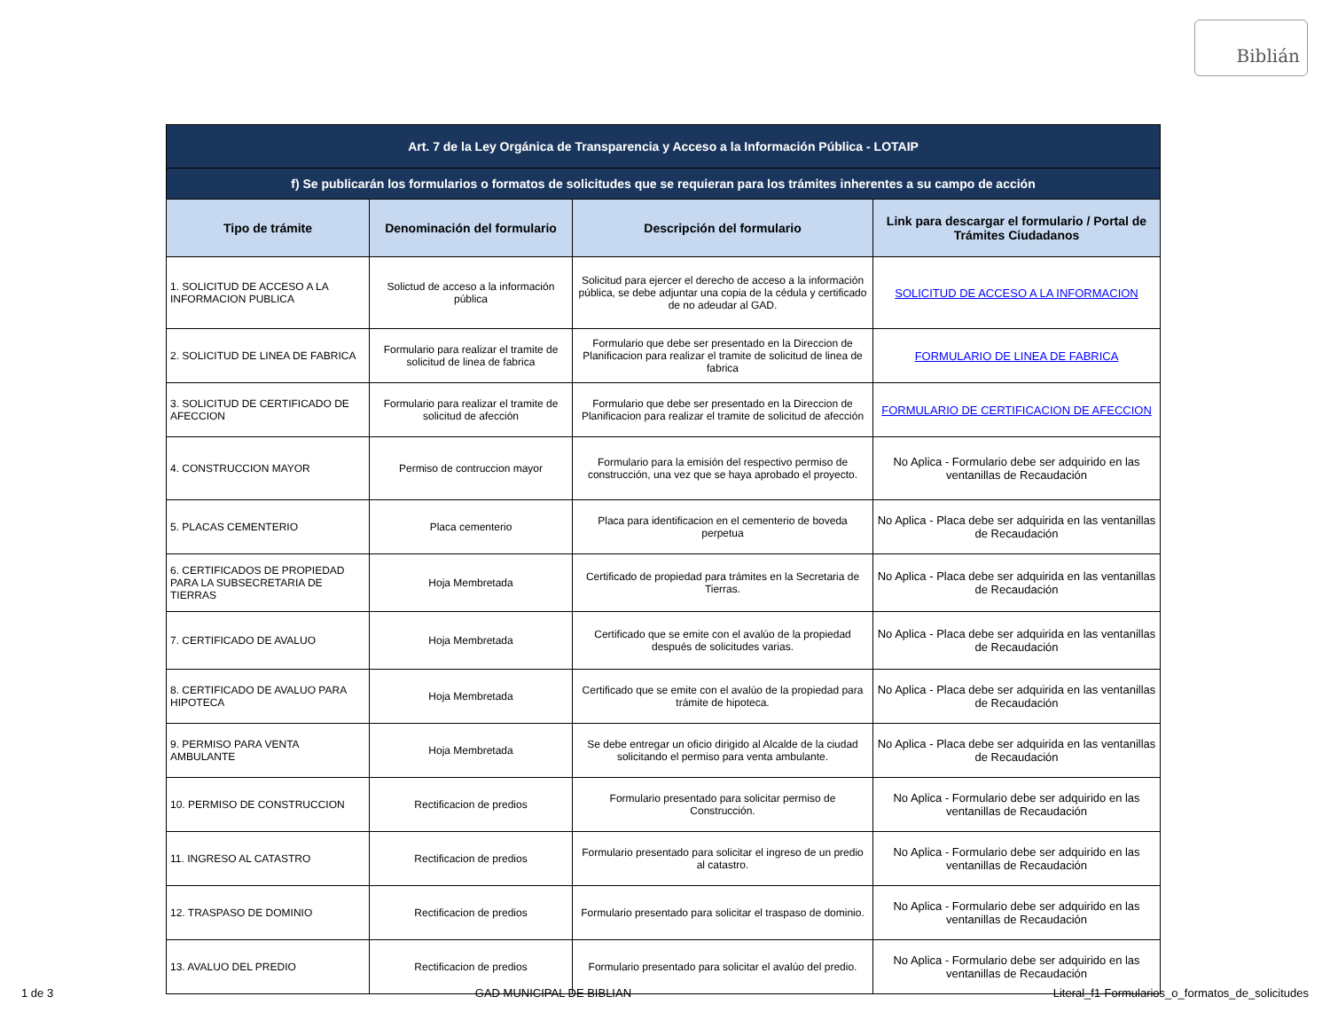Biblián
| Art. 7 de la Ley Orgánica de Transparencia y Acceso a la Información Pública - LOTAIP | | | |
| --- | --- | --- | --- |
| f) Se publicarán los formularios o formatos de solicitudes que se requieran para los trámites inherentes a su campo de acción | | | |
| Tipo de trámite | Denominación del formulario | Descripción del formulario | Link para descargar el formulario / Portal de Trámites Ciudadanos |
| 1. SOLICITUD DE ACCESO A LA INFORMACION PUBLICA | Solictud de acceso a la información pública | Solicitud para ejercer el derecho de acceso a la información pública, se debe adjuntar una copia de la cédula y certificado de no adeudar al GAD. | SOLICITUD DE ACCESO A LA INFORMACION |
| 2. SOLICITUD DE LINEA DE FABRICA | Formulario para realizar el tramite de solicitud de linea de fabrica | Formulario que debe ser presentado en la Direccion de Planificacion para realizar el tramite de solicitud de linea de fabrica | FORMULARIO DE LINEA DE FABRICA |
| 3. SOLICITUD DE CERTIFICADO DE AFECCION | Formulario para realizar el tramite de solicitud de afección | Formulario que debe ser presentado en la Direccion de Planificacion para realizar el tramite de solicitud de afección | FORMULARIO DE CERTIFICACION DE AFECCION |
| 4. CONSTRUCCION MAYOR | Permiso de contruccion mayor | Formulario para la emisión del respectivo permiso de construcción, una vez que se haya aprobado el proyecto. | No Aplica - Formulario debe ser adquirido en las ventanillas de Recaudación |
| 5. PLACAS CEMENTERIO | Placa cementerio | Placa para identificacion en el cementerio de boveda perpetua | No Aplica - Placa debe ser adquirida en las ventanillas de Recaudación |
| 6. CERTIFICADOS DE PROPIEDAD PARA LA SUBSECRETARIA DE TIERRAS | Hoja Membretada | Certificado de propiedad para trámites en la Secretaria de Tierras. | No Aplica - Placa debe ser adquirida en las ventanillas de Recaudación |
| 7. CERTIFICADO DE AVALUO | Hoja Membretada | Certificado que se emite con el avalúo de la propiedad después de solicitudes varias. | No Aplica - Placa debe ser adquirida en las ventanillas de Recaudación |
| 8. CERTIFICADO DE AVALUO PARA HIPOTECA | Hoja Membretada | Certificado que se emite con el avalúo de la propiedad para trámite de hipoteca. | No Aplica - Placa debe ser adquirida en las ventanillas de Recaudación |
| 9. PERMISO PARA VENTA AMBULANTE | Hoja Membretada | Se debe entregar un oficio dirigido al Alcalde de la ciudad solicitando el permiso para venta ambulante. | No Aplica - Placa debe ser adquirida en las ventanillas de Recaudación |
| 10. PERMISO DE CONSTRUCCION | Rectificacion de predios | Formulario presentado para solicitar permiso de Construcción. | No Aplica - Formulario debe ser adquirido en las ventanillas de Recaudación |
| 11. INGRESO AL CATASTRO | Rectificacion de predios | Formulario presentado para solicitar el ingreso de un predio al catastro. | No Aplica - Formulario debe ser adquirido en las ventanillas de Recaudación |
| 12. TRASPASO DE DOMINIO | Rectificacion de predios | Formulario presentado para solicitar el traspaso de dominio. | No Aplica - Formulario debe ser adquirido en las ventanillas de Recaudación |
| 13. AVALUO DEL PREDIO | Rectificacion de predios | Formulario presentado para solicitar el avalúo del predio. | No Aplica - Formulario debe ser adquirido en las ventanillas de Recaudación |
1 de 3 GAD MUNICIPAL DE BIBLIAN Literal_f1-Formularios_o_formatos_de_solicitudes